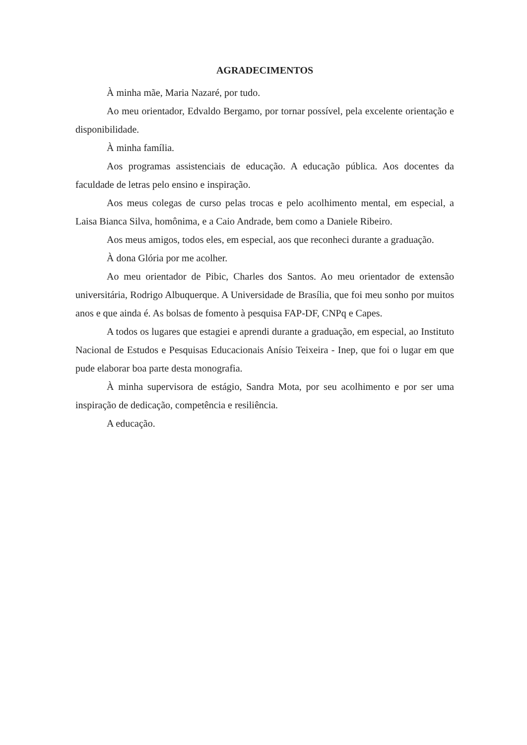AGRADECIMENTOS
À minha mãe, Maria Nazaré, por tudo.
Ao meu orientador, Edvaldo Bergamo, por tornar possível, pela excelente orientação e disponibilidade.
À minha família.
Aos programas assistenciais de educação. A educação pública. Aos docentes da faculdade de letras pelo ensino e inspiração.
Aos meus colegas de curso pelas trocas e pelo acolhimento mental, em especial, a Laisa Bianca Silva, homônima, e a Caio Andrade, bem como a Daniele Ribeiro.
Aos meus amigos, todos eles, em especial, aos que reconheci durante a graduação.
À dona Glória por me acolher.
Ao meu orientador de Pibic, Charles dos Santos. Ao meu orientador de extensão universitária, Rodrigo Albuquerque. A Universidade de Brasília, que foi meu sonho por muitos anos e que ainda é. As bolsas de fomento à pesquisa FAP-DF, CNPq e Capes.
A todos os lugares que estagiei e aprendi durante a graduação, em especial, ao Instituto Nacional de Estudos e Pesquisas Educacionais Anísio Teixeira - Inep, que foi o lugar em que pude elaborar boa parte desta monografia.
À minha supervisora de estágio, Sandra Mota, por seu acolhimento e por ser uma inspiração de dedicação, competência e resiliência.
A educação.